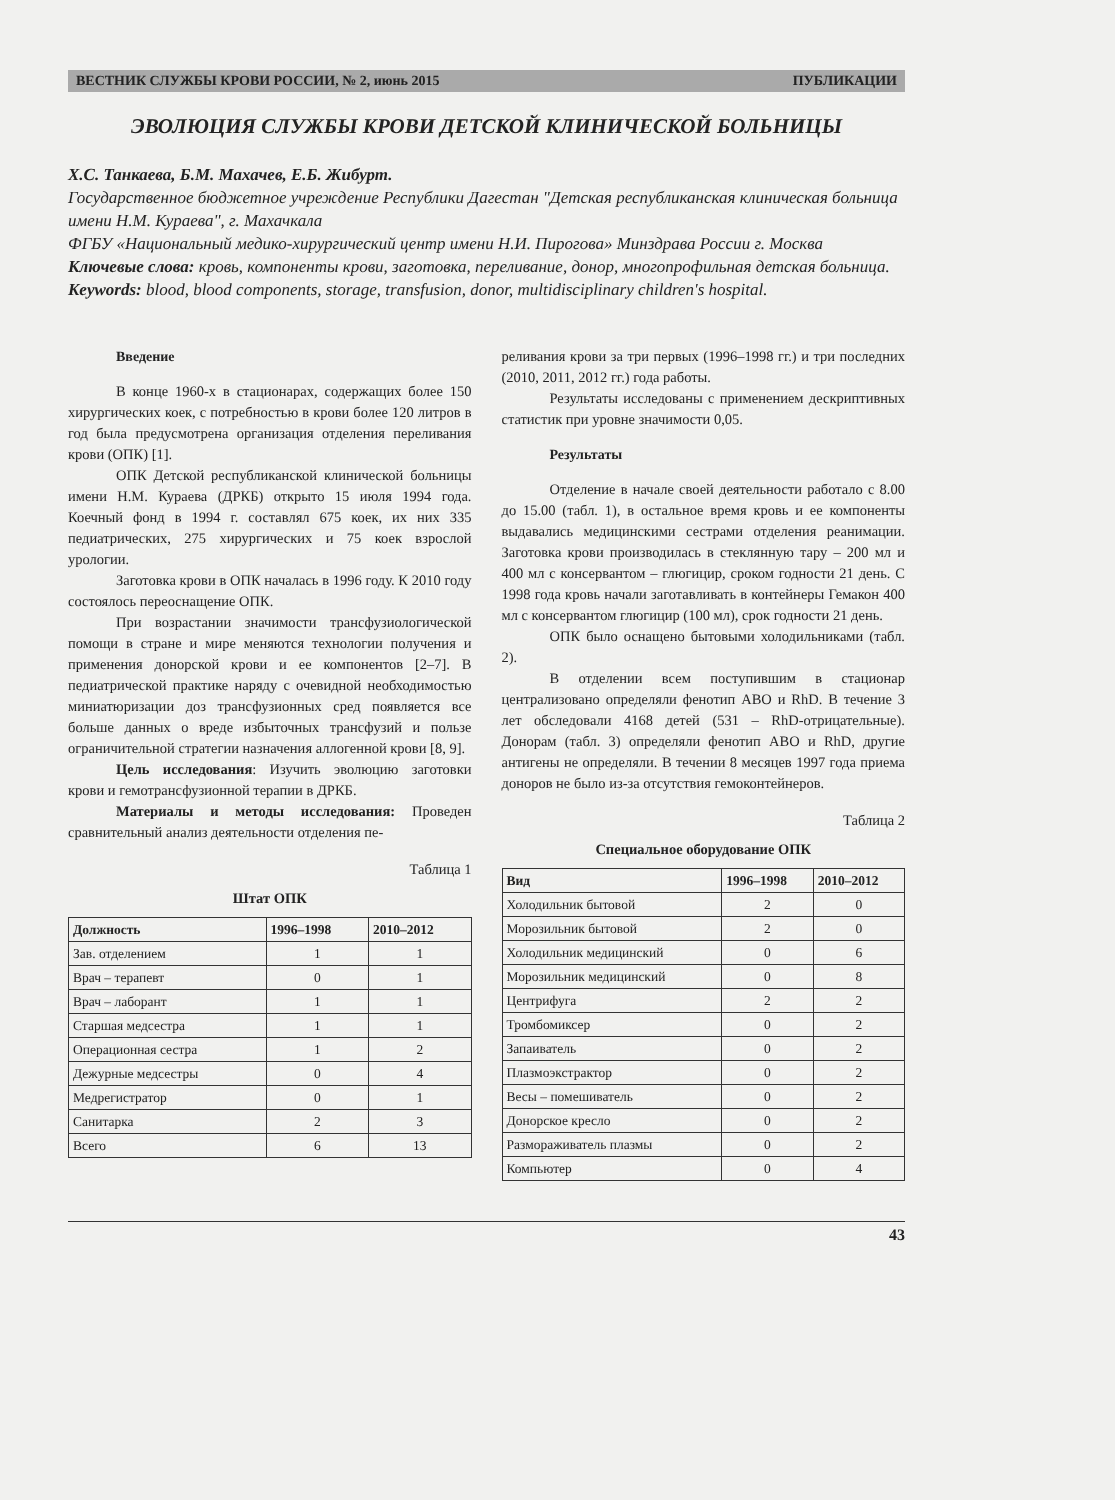ВЕСТНИК СЛУЖБЫ КРОВИ РОССИИ, № 2, июнь 2015 ПУБЛИКАЦИИ
ЭВОЛЮЦИЯ СЛУЖБЫ КРОВИ ДЕТСКОЙ КЛИНИЧЕСКОЙ БОЛЬНИЦЫ
Х.С. Танкаева, Б.М. Махачев, Е.Б. Жибурт.
Государственное бюджетное учреждение Республики Дагестан "Детская республиканская клиническая больница имени Н.М. Кураева", г. Махачкала
ФГБУ «Национальный медико-хирургический центр имени Н.И. Пирогова» Минздрава России г. Москва
Ключевые слова: кровь, компоненты крови, заготовка, переливание, донор, многопрофильная детская больница.
Keywords: blood, blood components, storage, transfusion, donor, multidisciplinary children's hospital.
Введение
В конце 1960-х в стационарах, содержащих более 150 хирургических коек, с потребностью в крови более 120 литров в год была предусмотрена организация отделения переливания крови (ОПК) [1].
ОПК Детской республиканской клинической больницы имени Н.М. Кураева (ДРКБ) открыто 15 июля 1994 года. Коечный фонд в 1994 г. составлял 675 коек, их них 335 педиатрических, 275 хирургических и 75 коек взрослой урологии.
Заготовка крови в ОПК началась в 1996 году. К 2010 году состоялось переоснащение ОПК.
При возрастании значимости трансфузиологической помощи в стране и мире меняются технологии получения и применения донорской крови и ее компонентов [2–7]. В педиатрической практике наряду с очевидной необходимостью миниатюризации доз трансфузионных сред появляется все больше данных о вреде избыточных трансфузий и пользе ограничительной стратегии назначения аллогенной крови [8, 9].
Цель исследования: Изучить эволюцию заготовки крови и гемотрансфузионной терапии в ДРКБ.
Материалы и методы исследования: Проведен сравнительный анализ деятельности отделения пе-
Таблица 1
Штат ОПК
| Должность | 1996–1998 | 2010–2012 |
| --- | --- | --- |
| Зав. отделением | 1 | 1 |
| Врач – терапевт | 0 | 1 |
| Врач – лаборант | 1 | 1 |
| Старшая медсестра | 1 | 1 |
| Операционная сестра | 1 | 2 |
| Дежурные медсестры | 0 | 4 |
| Медрегистратор | 0 | 1 |
| Санитарка | 2 | 3 |
| Всего | 6 | 13 |
реливания крови за три первых (1996–1998 гг.) и три последних (2010, 2011, 2012 гг.) года работы.
Результаты исследованы с применением дескриптивных статистик при уровне значимости 0,05.
Результаты
Отделение в начале своей деятельности работало с 8.00 до 15.00 (табл. 1), в остальное время кровь и ее компоненты выдавались медицинскими сестрами отделения реанимации. Заготовка крови производилась в стеклянную тару – 200 мл и 400 мл с консервантом – глюгицир, сроком годности 21 день. С 1998 года кровь начали заготавливать в контейнеры Гемакон 400 мл с консервантом глюгицир (100 мл), срок годности 21 день.
ОПК было оснащено бытовыми холодильниками (табл. 2).
В отделении всем поступившим в стационар централизовано определяли фенотип АВО и RhD. В течение 3 лет обследовали 4168 детей (531 – RhD-отрицательные). Донорам (табл. 3) определяли фенотип АВО и RhD, другие антигены не определяли. В течении 8 месяцев 1997 года приема доноров не было из-за отсутствия гемоконтейнеров.
Таблица 2
Специальное оборудование ОПК
| Вид | 1996–1998 | 2010–2012 |
| --- | --- | --- |
| Холодильник бытовой | 2 | 0 |
| Морозильник бытовой | 2 | 0 |
| Холодильник медицинский | 0 | 6 |
| Морозильник медицинский | 0 | 8 |
| Центрифуга | 2 | 2 |
| Тромбомиксер | 0 | 2 |
| Запаиватель | 0 | 2 |
| Плазмоэкстрактор | 0 | 2 |
| Весы – помешиватель | 0 | 2 |
| Донорское кресло | 0 | 2 |
| Размораживатель плазмы | 0 | 2 |
| Компьютер | 0 | 4 |
43